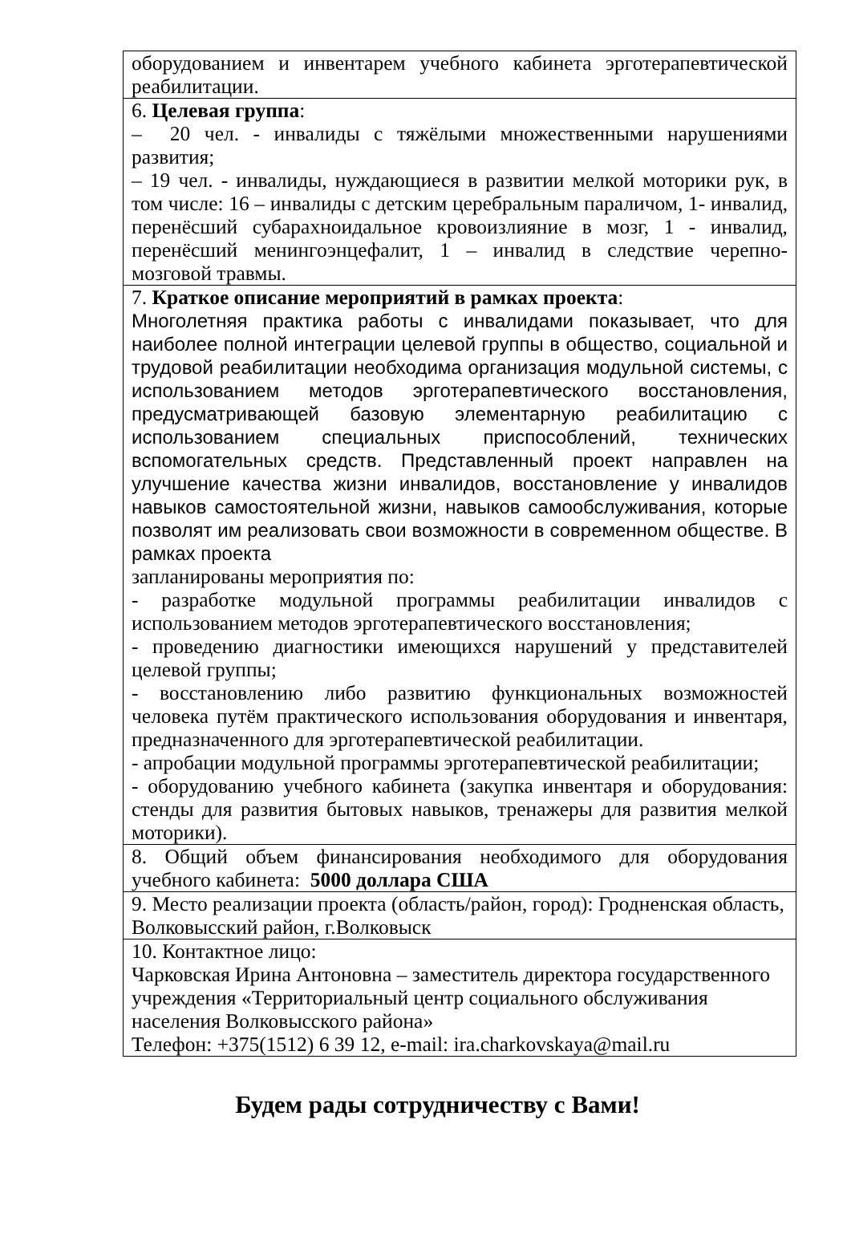| оборудованием и инвентарем учебного кабинета эрготерапевтической реабилитации. |
| 6. Целевая группа : – 20 чел. - инвалиды с тяжёлыми множественными нарушениями развития; – 19 чел. - инвалиды, нуждающиеся в развитии мелкой моторики рук, в том числе: 16 – инвалиды с детским церебральным параличом, 1- инвалид, перенёсший субарахноидальное кровоизлияние в мозг, 1 - инвалид, перенёсший менингоэнцефалит, 1 – инвалид в следствие черепно-мозговой травмы. |
| 7. Краткое описание мероприятий в рамках проекта : Многолетняя практика работы с инвалидами показывает, что для наиболее полной интеграции целевой группы в общество, социальной и трудовой реабилитации необходима организация модульной системы, с использованием методов эрготерапевтического восстановления, предусматривающей базовую элементарную реабилитацию с использованием специальных приспособлений, технических вспомогательных средств. Представленный проект направлен на улучшение качества жизни инвалидов, восстановление у инвалидов навыков самостоятельной жизни, навыков самообслуживания, которые позволят им реализовать свои возможности в современном обществе. В рамках проекта запланированы мероприятия по: - разработке модульной программы реабилитации инвалидов с использованием методов эрготерапевтического восстановления; - проведению диагностики имеющихся нарушений у представителей целевой группы; - восстановлению либо развитию функциональных возможностей человека путём практического использования оборудования и инвентаря, предназначенного для эрготерапевтической реабилитации. - апробации модульной программы эрготерапевтической реабилитации; - оборудованию учебного кабинета (закупка инвентаря и оборудования: стенды для развития бытовых навыков, тренажеры для развития мелкой моторики). |
| 8. Общий объем финансирования необходимого для оборудования учебного кабинета: 5000 доллара США |
| 9. Место реализации проекта (область/район, город): Гродненская область, Волковысский район, г.Волковыск |
| 10. Контактное лицо: Чарковская Ирина Антоновна – заместитель директора государственного учреждения «Территориальный центр социального обслуживания населения Волковысского района» Телефон: +375(1512) 6 39 12, e-mail: ira.charkovskaya@mail.ru |
Будем рады сотрудничеству с Вами!